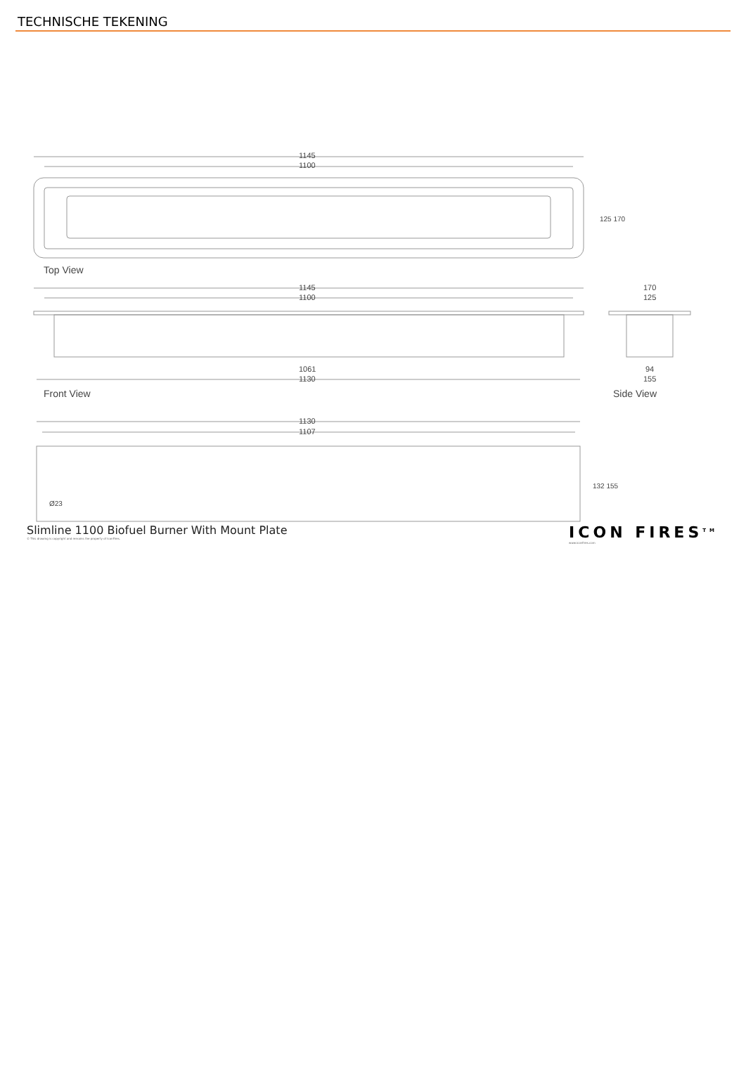TECHNISCHE TEKENING
1145
1100
Top View
125 170
1145
1100
1061
1130
Front View
170
125
94
155
Side View
1130
1107
Ø23
132 155
Slimline 1100 Biofuel Burner With Mount Plate
© This drawing is copyright and remains the property of IconFires.
ICON FIRES<sup>TM</sup>
www.iconfires.com